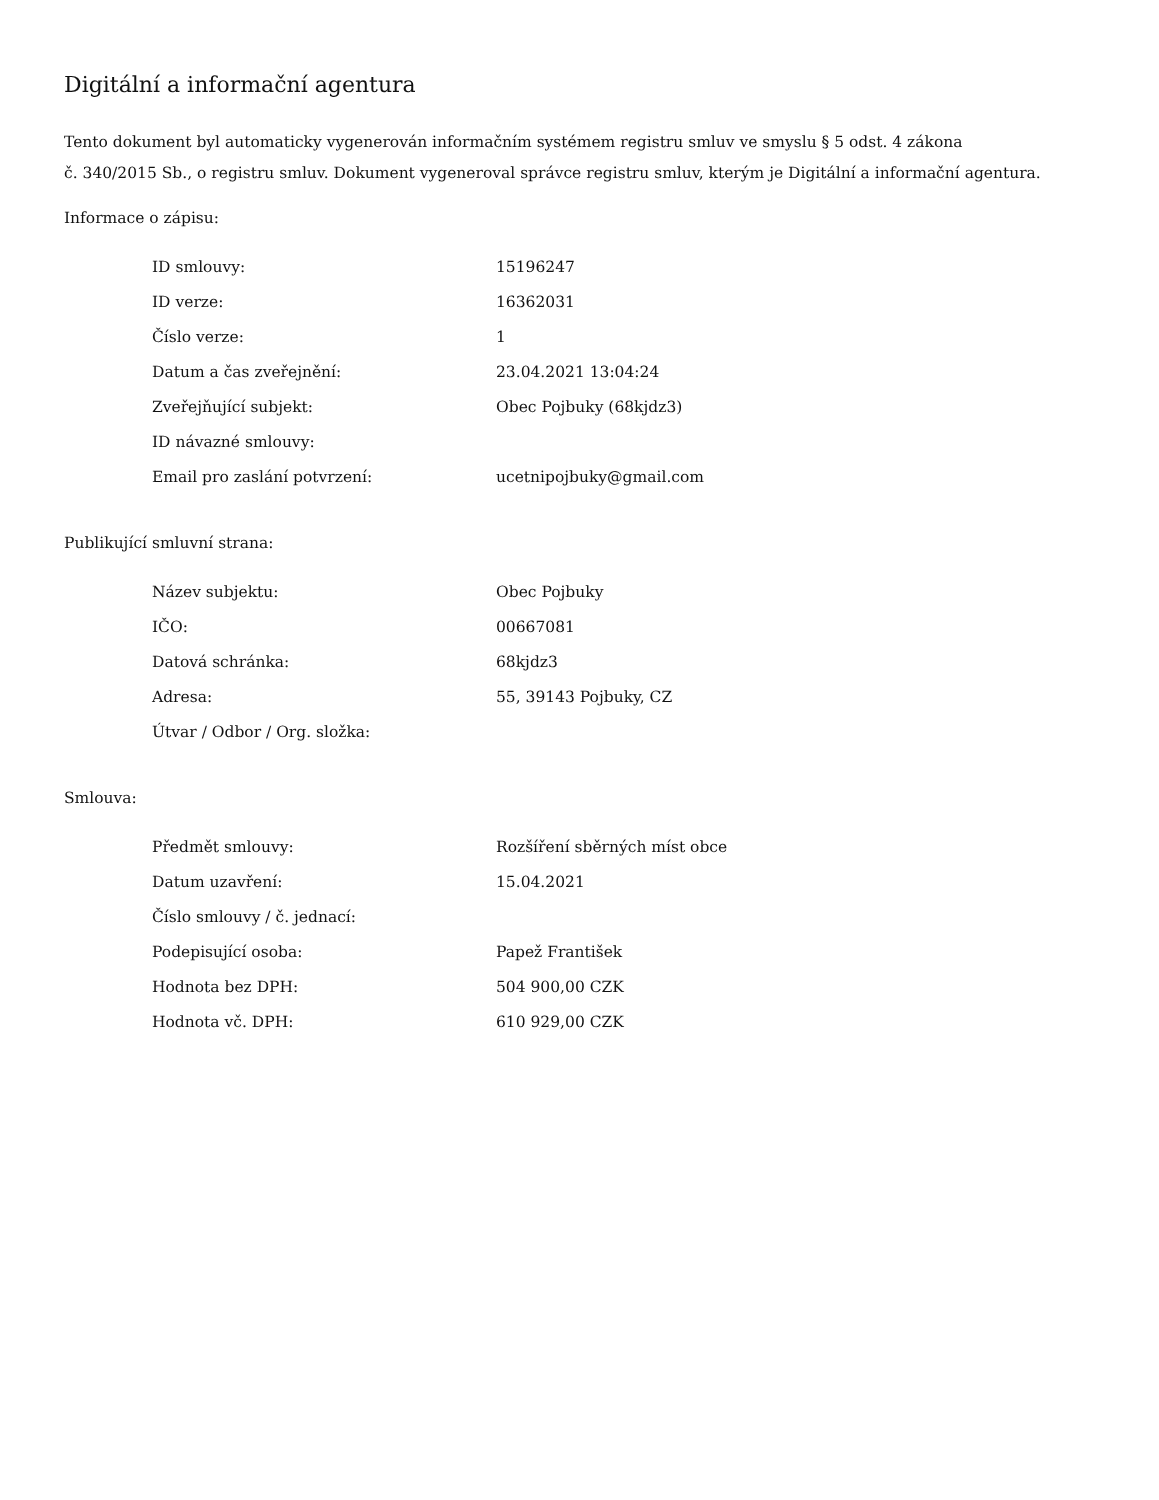Digitální a informační agentura
Tento dokument byl automaticky vygenerován informačním systémem registru smluv ve smyslu § 5 odst. 4 zákona
č. 340/2015 Sb., o registru smluv. Dokument vygeneroval správce registru smluv, kterým je Digitální a informační agentura.
Informace o zápisu:
| ID smlouvy: | 15196247 |
| ID verze: | 16362031 |
| Číslo verze: | 1 |
| Datum a čas zveřejnění: | 23.04.2021 13:04:24 |
| Zveřejňující subjekt: | Obec Pojbuky (68kjdz3) |
| ID návazné smlouvy: | |
| Email pro zaslání potvrzení: | ucetnipojbuky@gmail.com |
Publikující smluvní strana:
| Název subjektu: | Obec Pojbuky |
| IČO: | 00667081 |
| Datová schránka: | 68kjdz3 |
| Adresa: | 55, 39143 Pojbuky, CZ |
| Útvar / Odbor / Org. složka: | |
Smlouva:
| Předmět smlouvy: | Rozšíření sběrných míst obce |
| Datum uzavření: | 15.04.2021 |
| Číslo smlouvy / č. jednací: | |
| Podepisující osoba: | Papež František |
| Hodnota bez DPH: | 504 900,00 CZK |
| Hodnota vč. DPH: | 610 929,00 CZK |